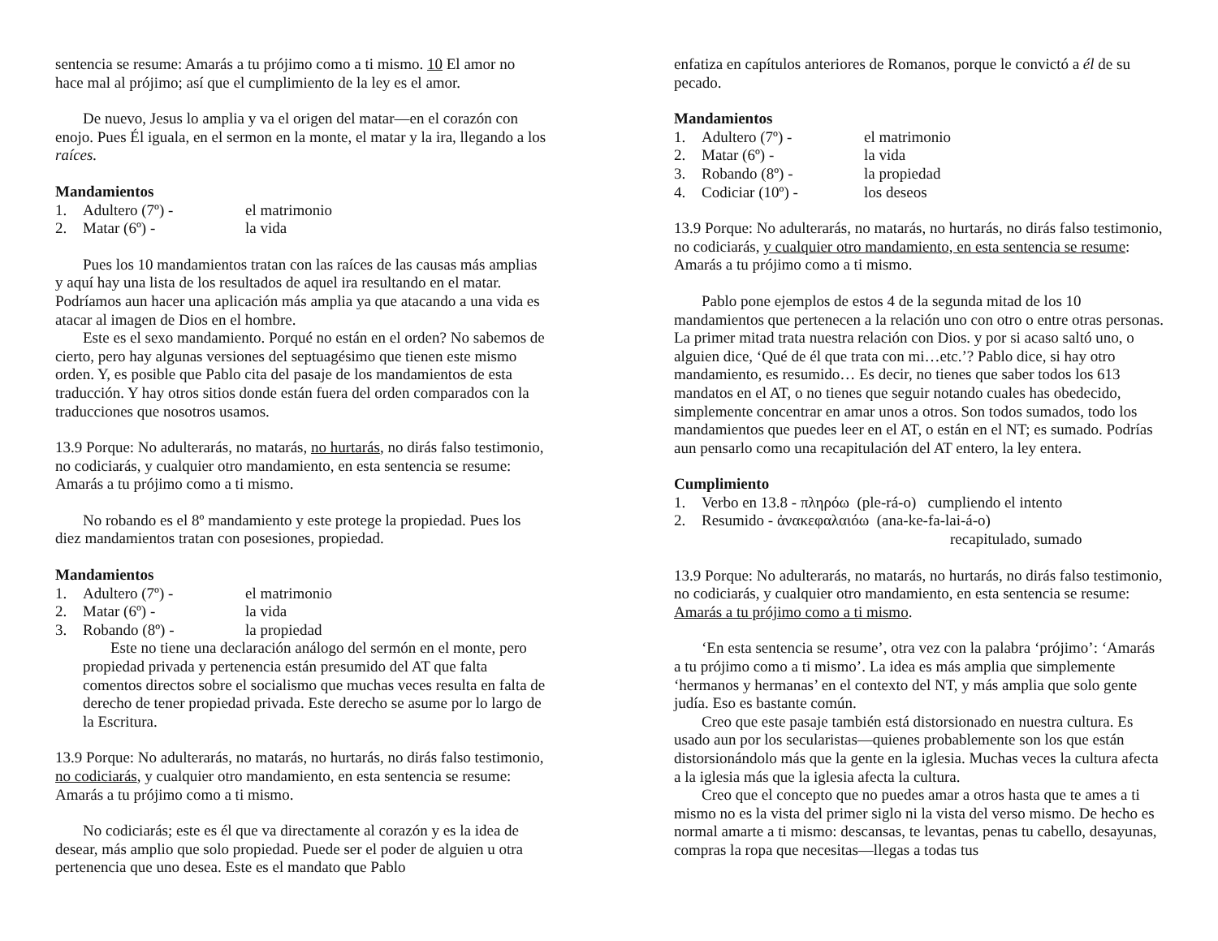sentencia se resume: Amarás a tu prójimo como a ti mismo. 10 El amor no hace mal al prójimo; así que el cumplimiento de la ley es el amor.
De nuevo, Jesus lo amplia y va el origen del matar—en el corazón con enojo. Pues Él iguala, en el sermon en la monte, el matar y la ira, llegando a los raíces.
Mandamientos
1. Adultero (7º) - el matrimonio
2. Matar (6º) - la vida
Pues los 10 mandamientos tratan con las raíces de las causas más amplias y aquí hay una lista de los resultados de aquel ira resultando en el matar. Podríamos aun hacer una aplicación más amplia ya que atacando a una vida es atacar al imagen de Dios en el hombre.
Este es el sexo mandamiento. Porqué no están en el orden? No sabemos de cierto, pero hay algunas versiones del septuagésimo que tienen este mismo orden. Y, es posible que Pablo cita del pasaje de los mandamientos de esta traducción. Y hay otros sitios donde están fuera del orden comparados con la traducciones que nosotros usamos.
13.9 Porque: No adulterarás, no matarás, no hurtarás, no dirás falso testimonio, no codiciarás, y cualquier otro mandamiento, en esta sentencia se resume: Amarás a tu prójimo como a ti mismo.
No robando es el 8º mandamiento y este protege la propiedad. Pues los diez mandamientos tratan con posesiones, propiedad.
Mandamientos
1. Adultero (7º) - el matrimonio
2. Matar (6º) - la vida
3. Robando (8º) - la propiedad
Este no tiene una declaración análogo del sermón en el monte, pero propiedad privada y pertenencia están presumido del AT que falta comentos directos sobre el socialismo que muchas veces resulta en falta de derecho de tener propiedad privada. Este derecho se asume por lo largo de la Escritura.
13.9 Porque: No adulterarás, no matarás, no hurtarás, no dirás falso testimonio, no codiciarás, y cualquier otro mandamiento, en esta sentencia se resume: Amarás a tu prójimo como a ti mismo.
No codiciarás; este es él que va directamente al corazón y es la idea de desear, más amplio que solo propiedad. Puede ser el poder de alguien u otra pertenencia que uno desea. Este es el mandato que Pablo
enfatiza en capítulos anteriores de Romanos, porque le convictó a él de su pecado.
Mandamientos
1. Adultero (7º) - el matrimonio
2. Matar (6º) - la vida
3. Robando (8º) - la propiedad
4. Codiciar (10º) - los deseos
13.9 Porque: No adulterarás, no matarás, no hurtarás, no dirás falso testimonio, no codiciarás, y cualquier otro mandamiento, en esta sentencia se resume: Amarás a tu prójimo como a ti mismo.
Pablo pone ejemplos de estos 4 de la segunda mitad de los 10 mandamientos que pertenecen a la relación uno con otro o entre otras personas. La primer mitad trata nuestra relación con Dios. y por si acaso saltó uno, o alguien dice, ‘Qué de él que trata con mi…etc.’? Pablo dice, si hay otro mandamiento, es resumido… Es decir, no tienes que saber todos los 613 mandatos en el AT, o no tienes que seguir notando cuales has obedecido, simplemente concentrar en amar unos a otros. Son todos sumados, todo los mandamientos que puedes leer en el AT, o están en el NT; es sumado. Podrías aun pensarlo como una recapitulación del AT entero, la ley entera.
Cumplimiento
1. Verbo en 13.8 - πληρόω (ple-rá-o) cumpliendo el intento
2. Resumido - ἀνακεφαλαιόω (ana-ke-fa-lai-á-o)
recapitulado, sumado
13.9 Porque: No adulterarás, no matarás, no hurtarás, no dirás falso testimonio, no codiciarás, y cualquier otro mandamiento, en esta sentencia se resume: Amarás a tu prójimo como a ti mismo.
‘En esta sentencia se resume’, otra vez con la palabra ‘prójimo’: ‘Amarás a tu prójimo como a ti mismo’. La idea es más amplia que simplemente ‘hermanos y hermanas’ en el contexto del NT, y más amplia que solo gente judía. Eso es bastante común.
Creo que este pasaje también está distorsionado en nuestra cultura. Es usado aun por los secularistas—quienes probablemente son los que están distorsionándolo más que la gente en la iglesia. Muchas veces la cultura afecta a la iglesia más que la iglesia afecta la cultura.
Creo que el concepto que no puedes amar a otros hasta que te ames a ti mismo no es la vista del primer siglo ni la vista del verso mismo. De hecho es normal amarte a ti mismo: descansas, te levantas, penas tu cabello, desayunas, compras la ropa que necesitas—llegas a todas tus